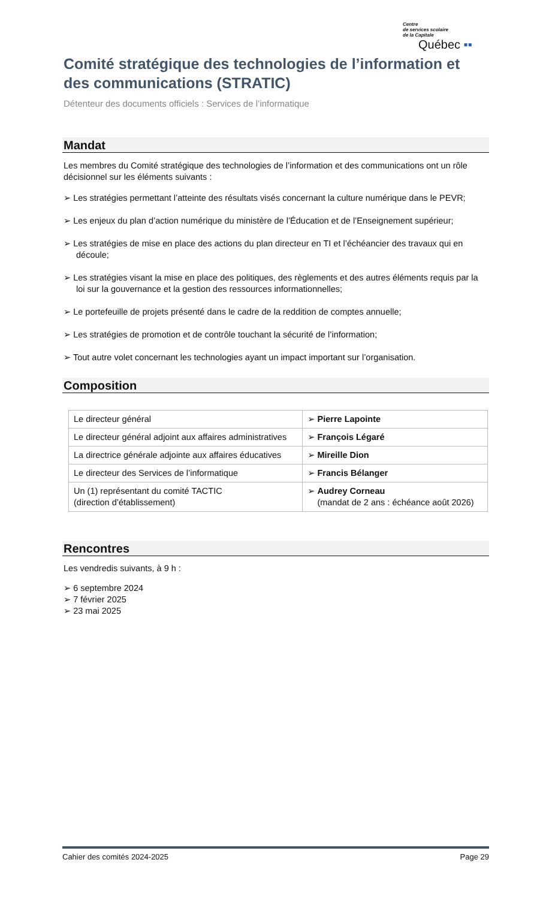Centre
de services scolaire
de la Capitale
Québec ▪▪
Comité stratégique des technologies de l’information et des communications (STRATIC)
Détenteur des documents officiels : Services de l’informatique
Mandat
Les membres du Comité stratégique des technologies de l’information et des communications ont un rôle décisionnel sur les éléments suivants :
➢ Les stratégies permettant l’atteinte des résultats visés concernant la culture numérique dans le PEVR;
➢ Les enjeux du plan d’action numérique du ministère de l’Éducation et de l’Enseignement supérieur;
➢ Les stratégies de mise en place des actions du plan directeur en TI et l’échéancier des travaux qui en découle;
➢ Les stratégies visant la mise en place des politiques, des règlements et des autres éléments requis par la loi sur la gouvernance et la gestion des ressources informationnelles;
➢ Le portefeuille de projets présenté dans le cadre de la reddition de comptes annuelle;
➢ Les stratégies de promotion et de contrôle touchant la sécurité de l’information;
➢ Tout autre volet concernant les technologies ayant un impact important sur l’organisation.
Composition
| Le directeur général | ➢ Pierre Lapointe |
| Le directeur général adjoint aux affaires administratives | ➢ François Légaré |
| La directrice générale adjointe aux affaires éducatives | ➢ Mireille Dion |
| Le directeur des Services de l’informatique | ➢ Francis Bélanger |
| Un (1) représentant du comité TACTIC (direction d’établissement) | ➢ Audrey Corneau (mandat de 2 ans : échéance août 2026) |
Rencontres
Les vendredis suivants, à 9 h :
➢ 6 septembre 2024
➢ 7 février 2025
➢ 23 mai 2025
Cahier des comités 2024-2025 Page 29